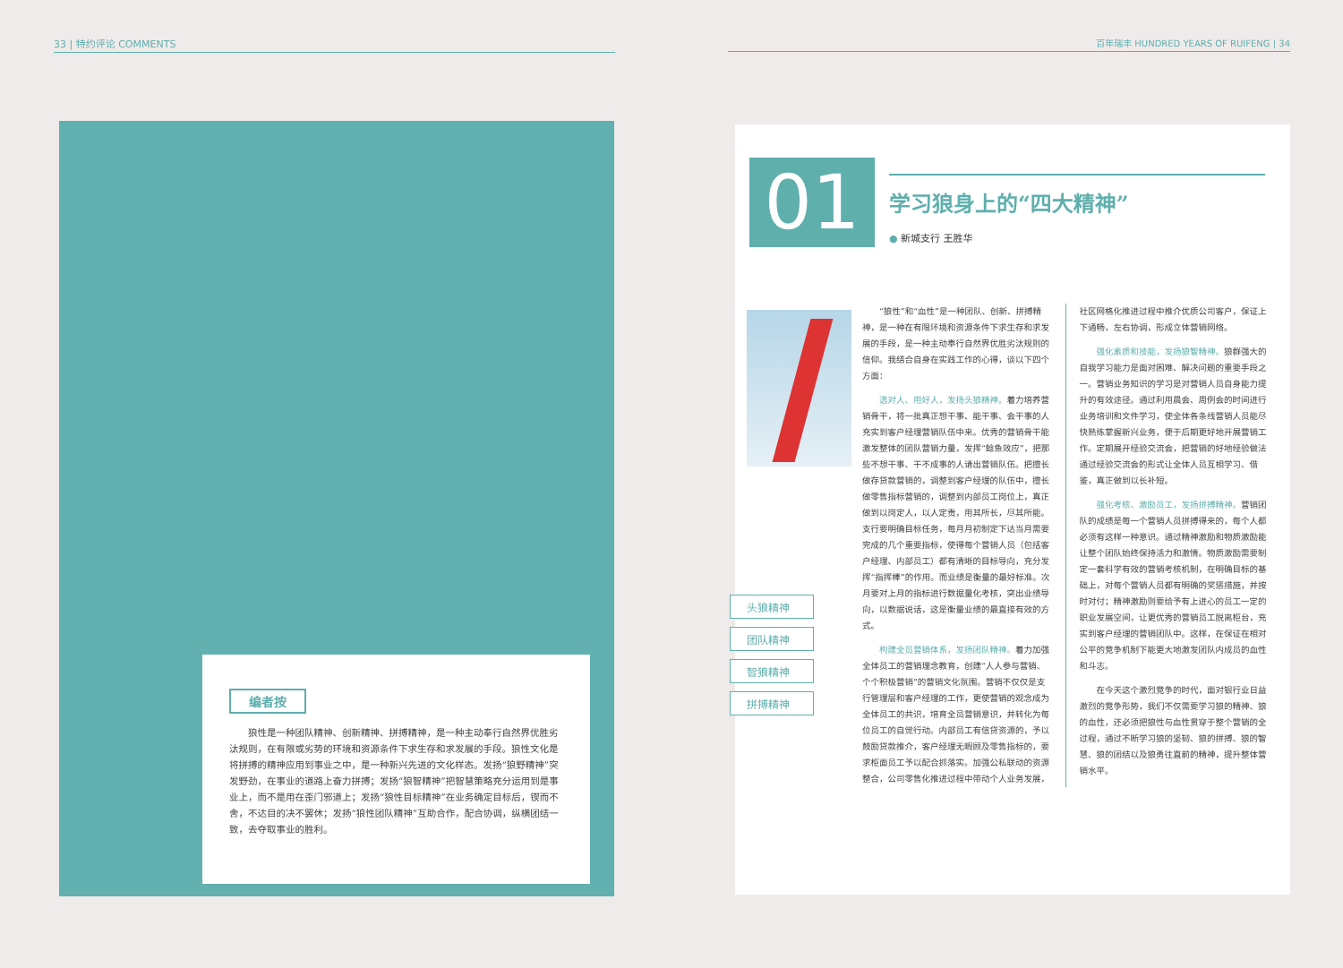33 | 特约评论 COMMENTS 百年瑞丰 HUNDRED YEARS OF RUIFENG | 34
编者按
狼性是一种团队精神、创新精神、拼搏精神，是一种主动奉行自然界优胜劣汰规则，在有限或劣势的环境和资源条件下求生存和求发展的手段。狼性文化是将拼搏的精神应用到事业之中，是一种新兴先进的文化样态。发扬“狼野精神”突发野劲，在事业的道路上奋力拼搏；发扬“狼智精神”把智慧策略充分运用到是事业上，而不是用在歪门邪道上；发扬“狼性目标精神”在业务确定目标后，锲而不舍，不达目的决不罢休；发扬“狼性团队精神”互助合作，配合协调，纵横团结一致，去夺取事业的胜利。
01
学习狼身上的“四大精神”
● 新城支行 王胜华
头狼精神
团队精神
智狼精神
拼搏精神
“狼性”和“血性”是一种团队、创新、拼搏精神，是一种在有限环境和资源条件下求生存和求发展的手段，是一种主动奉行自然界优胜劣汰规则的信仰。我结合自身在实践工作的心得，谈以下四个方面：
选对人、用好人，发扬头狼精神。着力培养营销骨干，将一批真正想干事、能干事、会干事的人充实到客户经理营销队伍中来。优秀的营销骨干能激发整体的团队营销力量，发挥“鲶鱼效应”，把那些不想干事、干不成事的人请出营销队伍。把擅长做存贷款营销的，调整到客户经理的队伍中，擅长做零售指标营销的，调整到内部员工岗位上，真正做到以岗定人，以人定责，用其所长，尽其所能。支行要明确目标任务，每月月初制定下达当月需要完成的几个重要指标，使得每个营销人员（包括客户经理、内部员工）都有清晰的目标导向，充分发挥“指挥棒”的作用。而业绩是衡量的最好标准。次月要对上月的指标进行数据量化考核，突出业绩导向，以数据说话，这是衡量业绩的最直接有效的方式。
构建全员营销体系，发扬团队精神。着力加强全体员工的营销理念教育，创建“人人参与营销、个个积极营销”的营销文化氛围。营销不仅仅是支行管理层和客户经理的工作，更使营销的观念成为全体员工的共识，培育全员营销意识，并转化为每位员工的自觉行动。内部员工有信贷资源的，予以鼓励贷款推介，客户经理无暇顾及零售指标的，要求柜面员工予以配合抓落实。加强公私联动的资源整合，公司零售化推进过程中带动个人业务发展，社区网格化推进过程中推介优质公司客户，保证上下通畅，左右协调，形成立体营销网络。
强化素质和技能，发扬狼智精神。狼群强大的自我学习能力是面对困难、解决问题的重要手段之一。营销业务知识的学习是对营销人员自身能力提升的有效途径。通过利用晨会、周例会的时间进行业务培训和文件学习，使全体各条线营销人员能尽快熟练掌握新兴业务，便于后期更好地开展营销工作。定期展开经验交流会，把营销的好地经验做法通过经验交流会的形式让全体人员互相学习、借鉴，真正做到以长补短。
强化考核、激励员工，发扬拼搏精神。营销团队的成绩是每一个营销人员拼搏得来的，每个人都必须有这样一种意识。通过精神激励和物质激励能让整个团队始终保持活力和激情。物质激励需要制定一套科学有效的营销考核机制，在明确目标的基础上，对每个营销人员都有明确的奖惩措施，并按时对付；精神激励则要给予有上进心的员工一定的职业发展空间，让更优秀的营销员工脱离柜台，充实到客户经理的营销团队中。这样，在保证在相对公平的竞争机制下能更大地激发团队内成员的血性和斗志。
在今天这个激烈竞争的时代，面对银行业日益激烈的竞争形势，我们不仅需要学习狼的精神、狼的血性，还必须把狼性与血性贯穿于整个营销的全过程，通过不断学习狼的坚韧、狼的拼搏、狼的智慧、狼的团结以及狼勇往直前的精神，提升整体营销水平。